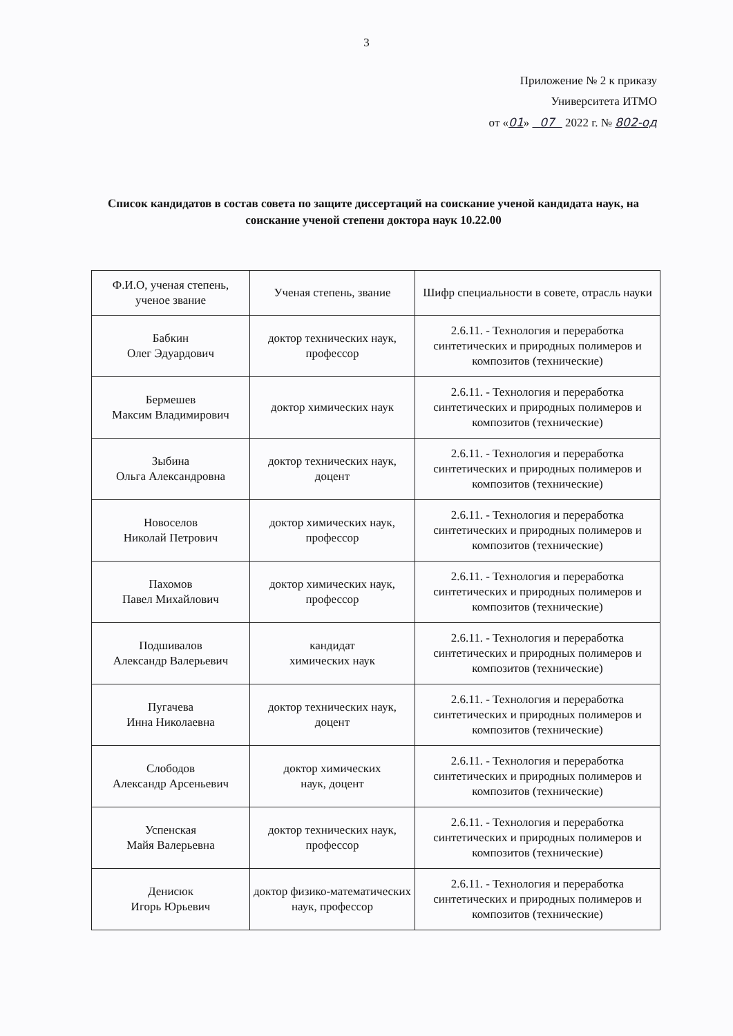3
Приложение № 2 к приказу
Университета ИТМО
от «01» 07 2022 г. № 802-од
Список кандидатов в состав совета по защите диссертаций на соискание ученой кандидата наук, на соискание ученой степени доктора наук 10.22.00
| Ф.И.О, ученая степень, ученое звание | Ученая степень, звание | Шифр специальности в совете, отрасль науки |
| --- | --- | --- |
| Бабкин Олег Эдуардович | доктор технических наук, профессор | 2.6.11. - Технология и переработка синтетических и природных полимеров и композитов (технические) |
| Бермешев Максим Владимирович | доктор химических наук | 2.6.11. - Технология и переработка синтетических и природных полимеров и композитов (технические) |
| Зыбина Ольга Александровна | доктор технических наук, доцент | 2.6.11. - Технология и переработка синтетических и природных полимеров и композитов (технические) |
| Новоселов Николай Петрович | доктор химических наук, профессор | 2.6.11. - Технология и переработка синтетических и природных полимеров и композитов (технические) |
| Пахомов Павел Михайлович | доктор химических наук, профессор | 2.6.11. - Технология и переработка синтетических и природных полимеров и композитов (технические) |
| Подшивалов Александр Валерьевич | кандидат химических наук | 2.6.11. - Технология и переработка синтетических и природных полимеров и композитов (технические) |
| Пугачева Инна Николаевна | доктор технических наук, доцент | 2.6.11. - Технология и переработка синтетических и природных полимеров и композитов (технические) |
| Слободов Александр Арсеньевич | доктор химических наук, доцент | 2.6.11. - Технология и переработка синтетических и природных полимеров и композитов (технические) |
| Успенская Майя Валерьевна | доктор технических наук, профессор | 2.6.11. - Технология и переработка синтетических и природных полимеров и композитов (технические) |
| Денисюк Игорь Юрьевич | доктор физико-математических наук, профессор | 2.6.11. - Технология и переработка синтетических и природных полимеров и композитов (технические) |